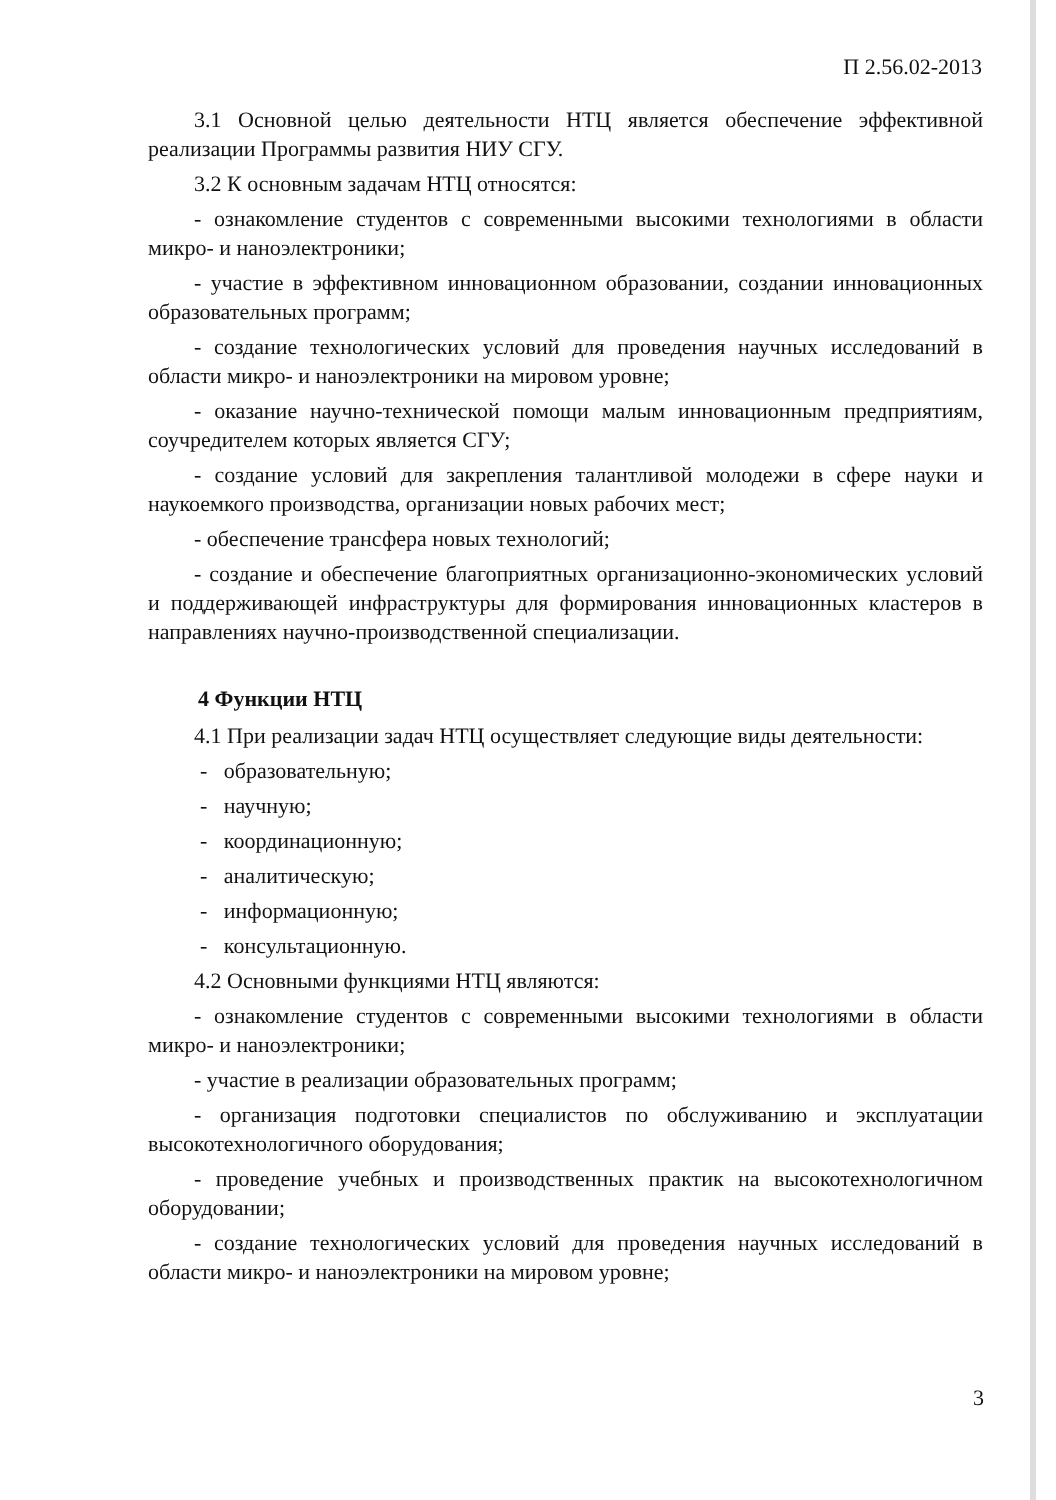П 2.56.02-2013
3.1 Основной целью деятельности НТЦ является обеспечение эффективной реализации Программы развития НИУ СГУ.
3.2 К основным задачам НТЦ относятся:
- ознакомление студентов с современными высокими технологиями в области микро- и наноэлектроники;
- участие в эффективном инновационном образовании, создании инновационных образовательных программ;
- создание технологических условий для проведения научных исследований в области микро- и наноэлектроники на мировом уровне;
- оказание научно-технической помощи малым инновационным предприятиям, соучредителем которых является СГУ;
- создание условий для закрепления талантливой молодежи в сфере науки и наукоемкого производства, организации новых рабочих мест;
- обеспечение трансфера новых технологий;
- создание и обеспечение благоприятных организационно-экономических условий и поддерживающей инфраструктуры для формирования инновационных кластеров в направлениях научно-производственной специализации.
4 Функции НТЦ
4.1 При реализации задач НТЦ осуществляет следующие виды деятельности:
- образовательную;
- научную;
- координационную;
- аналитическую;
- информационную;
- консультационную.
4.2 Основными функциями НТЦ являются:
- ознакомление студентов с современными высокими технологиями в области микро- и наноэлектроники;
- участие в реализации образовательных программ;
- организация подготовки специалистов по обслуживанию и эксплуатации высокотехнологичного оборудования;
- проведение учебных и производственных практик на высокотехнологичном оборудовании;
- создание технологических условий для проведения научных исследований в области микро- и наноэлектроники на мировом уровне;
3